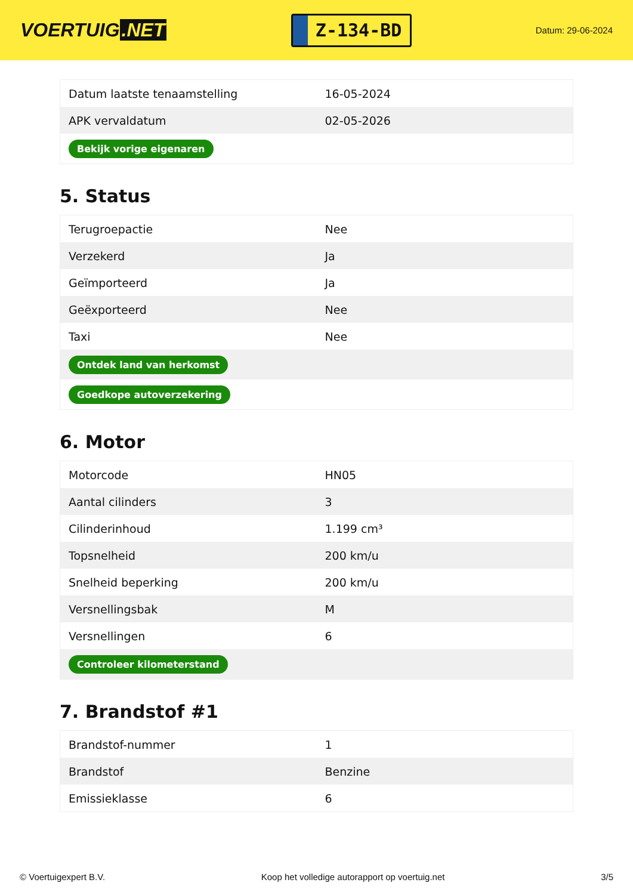VOERTUIG.NET
Z-134-BD
Datum: 29-06-2024
| Datum laatste tenaamstelling | 16-05-2024 |
| APK vervaldatum | 02-05-2026 |
| Bekijk vorige eigenaren | |
5. Status
| Terugroepactie | Nee |
| Verzekerd | Ja |
| Geïmporteerd | Ja |
| Geëxporteerd | Nee |
| Taxi | Nee |
| Ontdek land van herkomst | |
| Goedkope autoverzekering | |
6. Motor
| Motorcode | HN05 |
| Aantal cilinders | 3 |
| Cilinderinhoud | 1.199 cm³ |
| Topsnelheid | 200 km/u |
| Snelheid beperking | 200 km/u |
| Versnellingsbak | M |
| Versnellingen | 6 |
| Controleer kilometerstand | |
7. Brandstof #1
| Brandstof-nummer | 1 |
| Brandstof | Benzine |
| Emissieklasse | 6 |
© Voertuigexpert B.V. Koop het volledige autorapport op voertuig.net 3/5